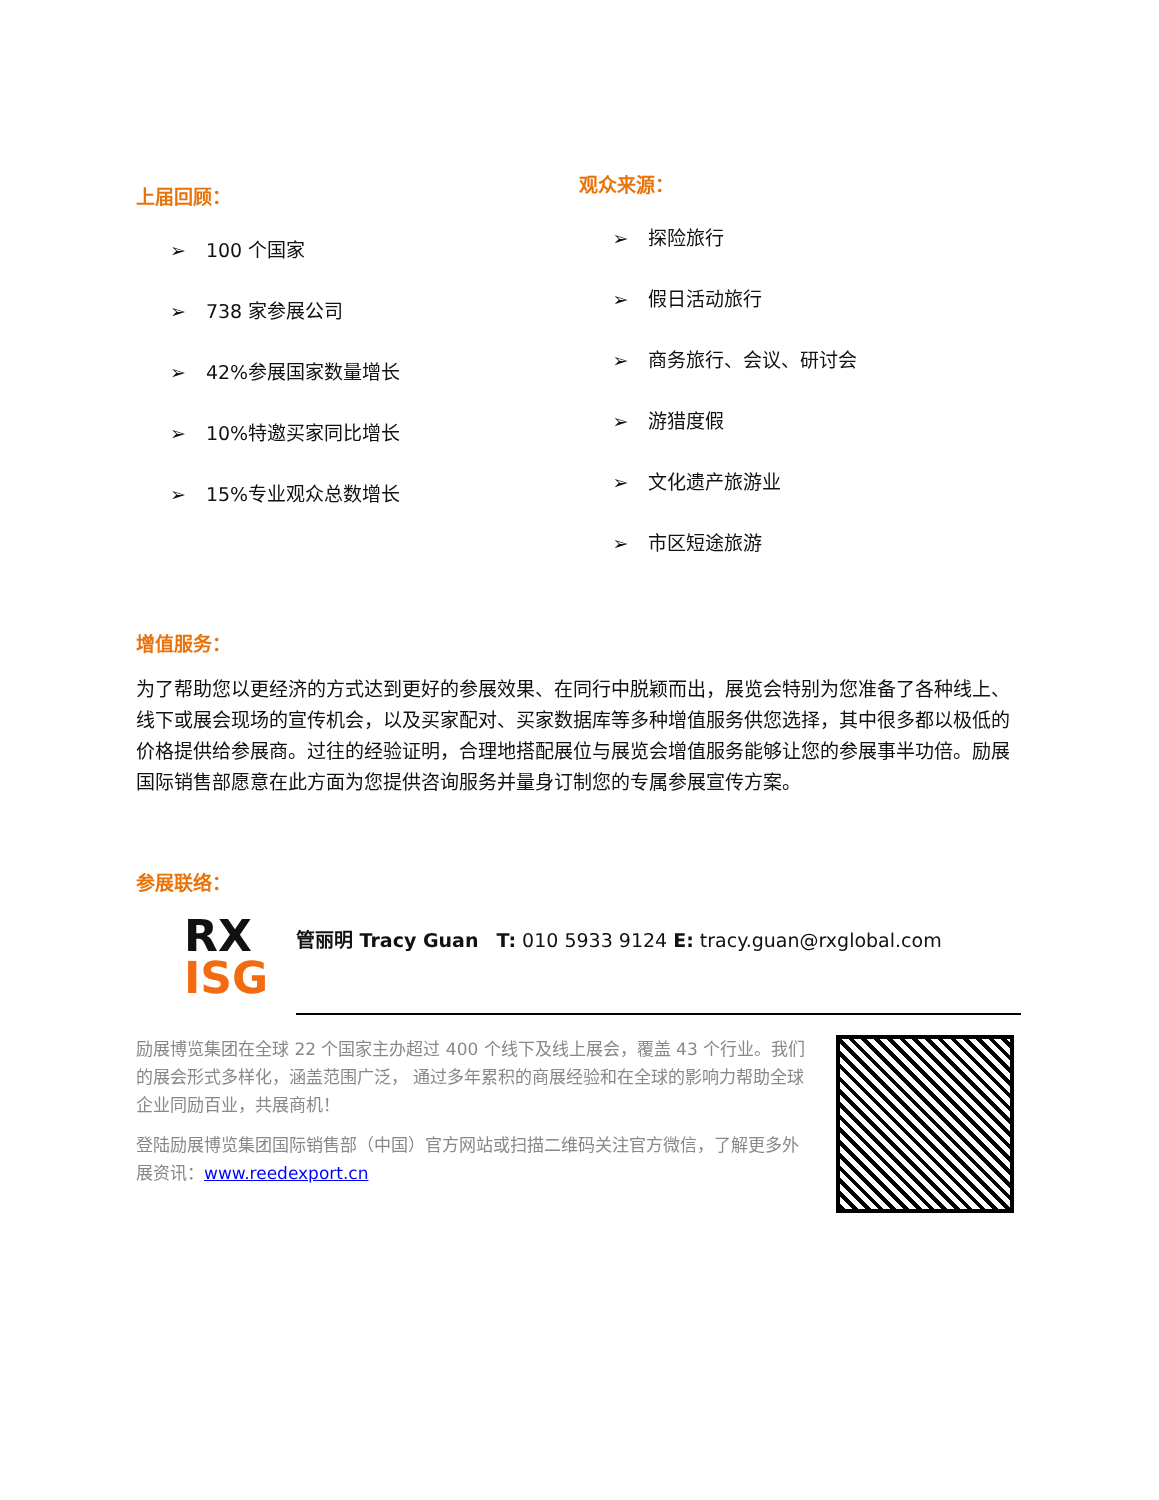上届回顾：
➢ 100 个国家
➢ 738 家参展公司
➢ 42%参展国家数量增长
➢ 10%特邀买家同比增长
➢ 15%专业观众总数增长
观众来源：
➢ 探险旅行
➢ 假日活动旅行
➢ 商务旅行、会议、研讨会
➢ 游猎度假
➢ 文化遗产旅游业
➢ 市区短途旅游
增值服务：
为了帮助您以更经济的方式达到更好的参展效果、在同行中脱颖而出，展览会特别为您准备了各种线上、线下或展会现场的宣传机会，以及买家配对、买家数据库等多种增值服务供您选择，其中很多都以极低的价格提供给参展商。过往的经验证明，合理地搭配展位与展览会增值服务能够让您的参展事半功倍。励展国际销售部愿意在此方面为您提供咨询服务并量身订制您的专属参展宣传方案。
参展联络：
RX
ISG
管丽明 Tracy Guan T: 010 5933 9124 E: tracy.guan@rxglobal.com
励展博览集团在全球 22 个国家主办超过 400 个线下及线上展会，覆盖 43 个行业。我们的展会形式多样化，涵盖范围广泛， 通过多年累积的商展经验和在全球的影响力帮助全球企业同励百业，共展商机！
登陆励展博览集团国际销售部（中国）官方网站或扫描二维码关注官方微信，了解更多外展资讯：www.reedexport.cn